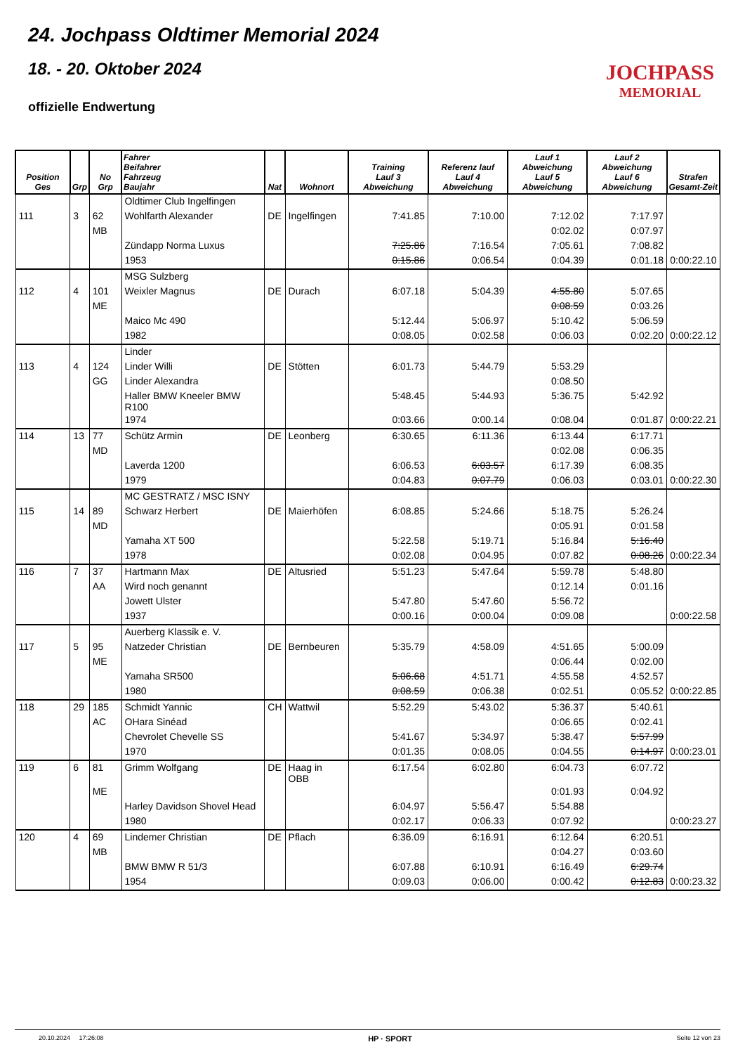24. Jochpass Oldtimer Memorial 2024
18. - 20. Oktober 2024
offizielle Endwertung
JOCHPASS
MEMORIAL
| Position Ges | Grp | No Grp | Fahrer Beifahrer Fahrzeug Baujahr | Nat | Wohnort | Training Lauf 3 Abweichung | Referenz lauf Lauf 4 Abweichung | Lauf 1 Abweichung Lauf 5 Abweichung | Lauf 2 Abweichung Lauf 6 Abweichung | Strafen Gesamt-Zeit |
| --- | --- | --- | --- | --- | --- | --- | --- | --- | --- | --- |
| | | | Oldtimer Club Ingelfingen | | | | | | | |
| 111 | 3 | 62 | Wohlfarth Alexander | DE | Ingelfingen | 7:41.85 | 7:10.00 | 7:12.02 | 7:17.97 | |
| | | MB | | | | | | 0:02.02 | 0:07.97 | |
| | | | Zündapp Norma Luxus | | | 7:25.86 | 7:16.54 | 7:05.61 | 7:08.82 | |
| | | | 1953 | | | 0:15.86 | 0:06.54 | 0:04.39 | 0:01.18 | 0:00:22.10 |
| | | | MSG Sulzberg | | | | | | | |
| 112 | 4 | 101 | Weixler Magnus | DE | Durach | 6:07.18 | 5:04.39 | 4:55.80 | 5:07.65 | |
| | | ME | | | | | | 0:08.59 | 0:03.26 | |
| | | | Maico Mc 490 | | | 5:12.44 | 5:06.97 | 5:10.42 | 5:06.59 | |
| | | | 1982 | | | 0:08.05 | 0:02.58 | 0:06.03 | 0:02.20 | 0:00:22.12 |
| | | | Linder | | | | | | | |
| 113 | 4 | 124 | Linder Willi | DE | Stötten | 6:01.73 | 5:44.79 | 5:53.29 | | |
| | | GG | Linder Alexandra | | | | | 0:08.50 | | |
| | | | Haller BMW Kneeler BMW R100 | | | 5:48.45 | 5:44.93 | 5:36.75 | 5:42.92 | |
| | | | 1974 | | | 0:03.66 | 0:00.14 | 0:08.04 | 0:01.87 | 0:00:22.21 |
| 114 | 13 | 77 | Schütz Armin | DE | Leonberg | 6:30.65 | 6:11.36 | 6:13.44 | 6:17.71 | |
| | | MD | | | | | | 0:02.08 | 0:06.35 | |
| | | | Laverda 1200 | | | 6:06.53 | 6:03.57 | 6:17.39 | 6:08.35 | |
| | | | 1979 | | | 0:04.83 | 0:07.79 | 0:06.03 | 0:03.01 | 0:00:22.30 |
| | | | MC GESTRATZ / MSC ISNY | | | | | | | |
| 115 | 14 | 89 | Schwarz Herbert | DE | Maierhöfen | 6:08.85 | 5:24.66 | 5:18.75 | 5:26.24 | |
| | | MD | | | | | | 0:05.91 | 0:01.58 | |
| | | | Yamaha XT 500 | | | 5:22.58 | 5:19.71 | 5:16.84 | 5:16.40 | |
| | | | 1978 | | | 0:02.08 | 0:04.95 | 0:07.82 | 0:08.26 | 0:00:22.34 |
| 116 | 7 | 37 | Hartmann Max | DE | Altusried | 5:51.23 | 5:47.64 | 5:59.78 | 5:48.80 | |
| | | AA | Wird noch genannt | | | | | 0:12.14 | 0:01.16 | |
| | | | Jowett Ulster | | | 5:47.80 | 5:47.60 | 5:56.72 | | |
| | | | 1937 | | | 0:00.16 | 0:00.04 | 0:09.08 | | 0:00:22.58 |
| | | | Auerberg Klassik e. V. | | | | | | | |
| 117 | 5 | 95 | Natzeder Christian | DE | Bernbeuren | 5:35.79 | 4:58.09 | 4:51.65 | 5:00.09 | |
| | | ME | | | | | | 0:06.44 | 0:02.00 | |
| | | | Yamaha SR500 | | | 5:06.68 | 4:51.71 | 4:55.58 | 4:52.57 | |
| | | | 1980 | | | 0:08.59 | 0:06.38 | 0:02.51 | 0:05.52 | 0:00:22.85 |
| 118 | 29 | 185 | Schmidt Yannic | CH | Wattwil | 5:52.29 | 5:43.02 | 5:36.37 | 5:40.61 | |
| | | AC | OHara Sinéad | | | | | 0:06.65 | 0:02.41 | |
| | | | Chevrolet Chevelle SS | | | 5:41.67 | 5:34.97 | 5:38.47 | 5:57.99 | |
| | | | 1970 | | | 0:01.35 | 0:08.05 | 0:04.55 | 0:14.97 | 0:00:23.01 |
| 119 | 6 | 81 | Grimm Wolfgang | DE | Haag in OBB | 6:17.54 | 6:02.80 | 6:04.73 | 6:07.72 | |
| | | ME | | | | | | 0:01.93 | 0:04.92 | |
| | | | Harley Davidson Shovel Head | | | 6:04.97 | 5:56.47 | 5:54.88 | | |
| | | | 1980 | | | 0:02.17 | 0:06.33 | 0:07.92 | | 0:00:23.27 |
| 120 | 4 | 69 | Lindemer Christian | DE | Pflach | 6:36.09 | 6:16.91 | 6:12.64 | 6:20.51 | |
| | | MB | | | | | | 0:04.27 | 0:03.60 | |
| | | | BMW BMW R 51/3 | | | 6:07.88 | 6:10.91 | 6:16.49 | 6:29.74 | |
| | | | 1954 | | | 0:09.03 | 0:06.00 | 0:00.42 | 0:12.83 | 0:00:23.32 |
20.10.2024 17:26:08 HP · SPORT Seite 12 von 23